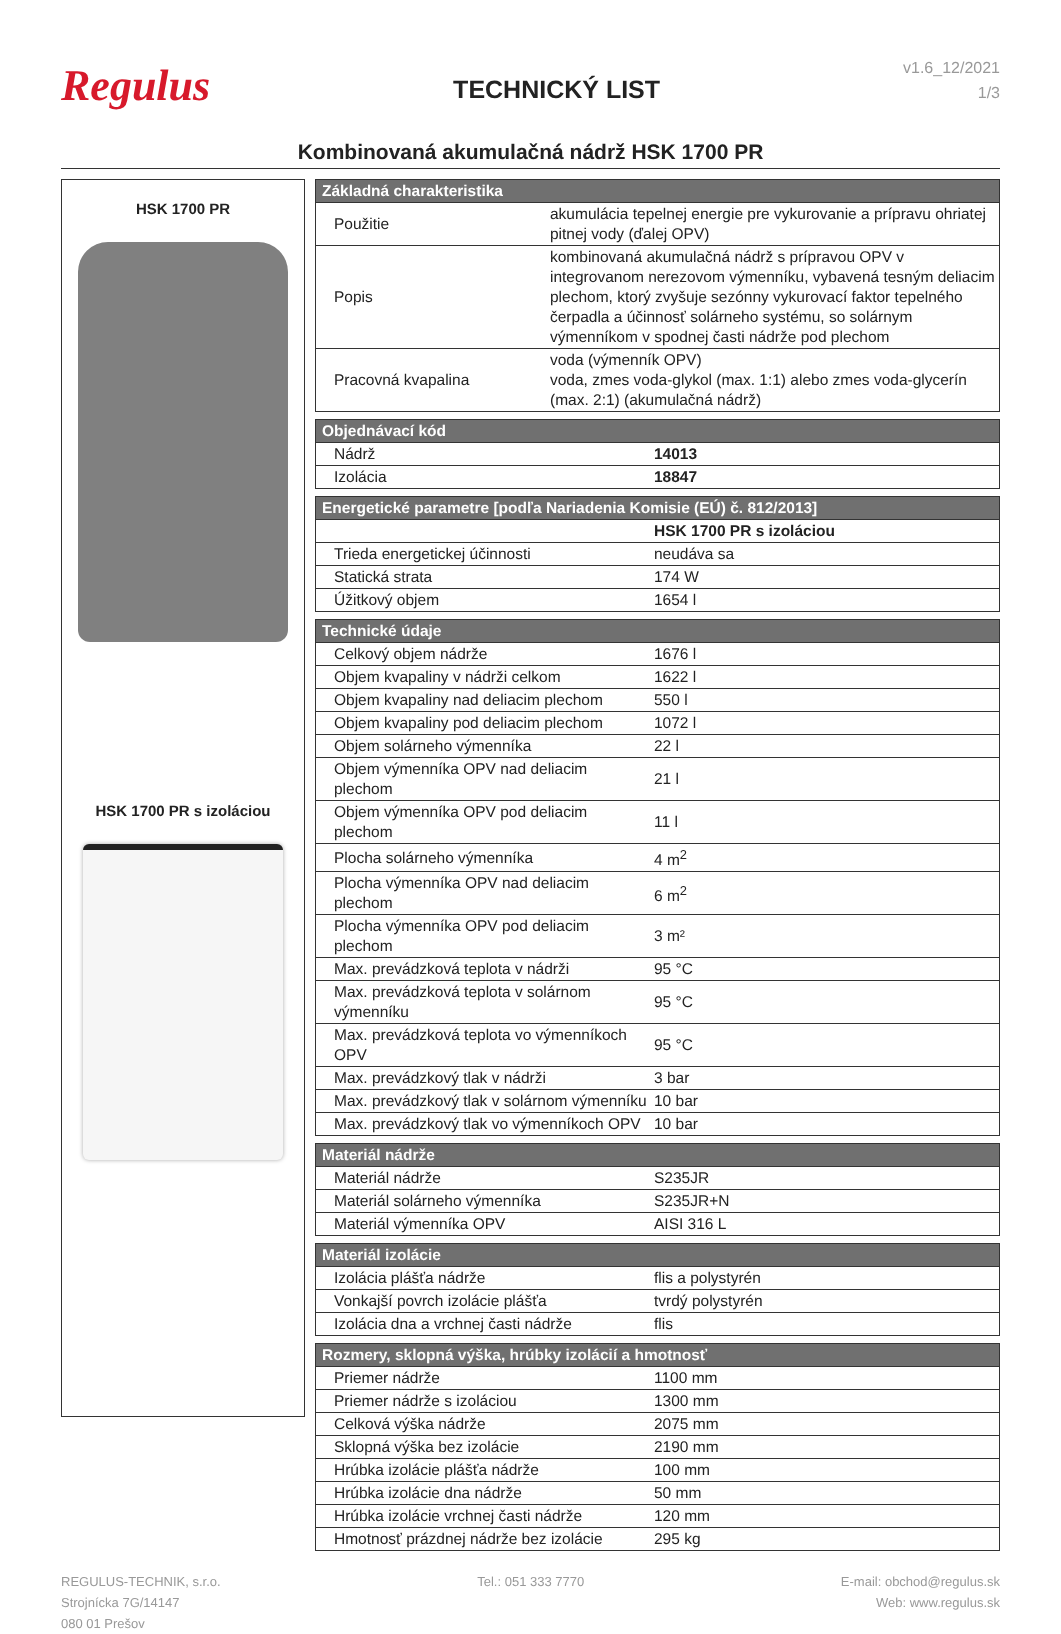Regulus
TECHNICKÝ LIST
v1.6_12/2021
1/3
Kombinovaná akumulačná nádrž HSK 1700 PR
HSK 1700 PR
HSK 1700 PR s izoláciou
| Základná charakteristika | |
| --- | --- |
| Použitie | akumulácia tepelnej energie pre vykurovanie a prípravu ohriatej pitnej vody (ďalej OPV) |
| Popis | kombinovaná akumulačná nádrž s prípravou OPV v integrovanom nerezovom výmenníku, vybavená tesným deliacim plechom, ktorý zvyšuje sezónny vykurovací faktor tepelného čerpadla a účinnosť solárneho systému, so solárnym výmenníkom v spodnej časti nádrže pod plechom |
| Pracovná kvapalina | voda (výmenník OPV) voda, zmes voda-glykol (max. 1:1) alebo zmes voda-glycerín (max. 2:1) (akumulačná nádrž) |
| Objednávací kód | |
| --- | --- |
| Nádrž | 14013 |
| Izolácia | 18847 |
| Energetické parametre [podľa Nariadenia Komisie (EÚ) č. 812/2013] | |
| --- | --- |
| | HSK 1700 PR s izoláciou |
| Trieda energetickej účinnosti | neudáva sa |
| Statická strata | 174 W |
| Úžitkový objem | 1654 l |
| Technické údaje | |
| --- | --- |
| Celkový objem nádrže | 1676 l |
| Objem kvapaliny v nádrži celkom | 1622 l |
| Objem kvapaliny nad deliacim plechom | 550 l |
| Objem kvapaliny pod deliacim plechom | 1072 l |
| Objem solárneho výmenníka | 22 l |
| Objem výmenníka OPV nad deliacim plechom | 21 l |
| Objem výmenníka OPV pod deliacim plechom | 11 l |
| Plocha solárneho výmenníka | 4 m<sup>2</sup> |
| Plocha výmenníka OPV nad deliacim plechom | 6 m<sup>2</sup> |
| Plocha výmenníka OPV pod deliacim plechom | 3 m² |
| Max. prevádzková teplota v nádrži | 95 °C |
| Max. prevádzková teplota v solárnom výmenníku | 95 °C |
| Max. prevádzková teplota vo výmenníkoch OPV | 95 °C |
| Max. prevádzkový tlak v nádrži | 3 bar |
| Max. prevádzkový tlak v solárnom výmenníku | 10 bar |
| Max. prevádzkový tlak vo výmenníkoch OPV | 10 bar |
| Materiál nádrže | |
| --- | --- |
| Materiál nádrže | S235JR |
| Materiál solárneho výmenníka | S235JR+N |
| Materiál výmenníka OPV | AISI 316 L |
| Materiál izolácie | |
| --- | --- |
| Izolácia plášťa nádrže | flis a polystyrén |
| Vonkajší povrch izolácie plášťa | tvrdý polystyrén |
| Izolácia dna a vrchnej časti nádrže | flis |
| Rozmery, sklopná výška, hrúbky izolácií a hmotnosť | |
| --- | --- |
| Priemer nádrže | 1100 mm |
| Priemer nádrže s izoláciou | 1300 mm |
| Celková výška nádrže | 2075 mm |
| Sklopná výška bez izolácie | 2190 mm |
| Hrúbka izolácie plášťa nádrže | 100 mm |
| Hrúbka izolácie dna nádrže | 50 mm |
| Hrúbka izolácie vrchnej časti nádrže | 120 mm |
| Hmotnosť prázdnej nádrže bez izolácie | 295 kg |
REGULUS-TECHNIK, s.r.o.
Strojnícka 7G/14147
080 01 Prešov
Tel.: 051 333 7770 E-mail: obchod@regulus.sk
Web: www.regulus.sk